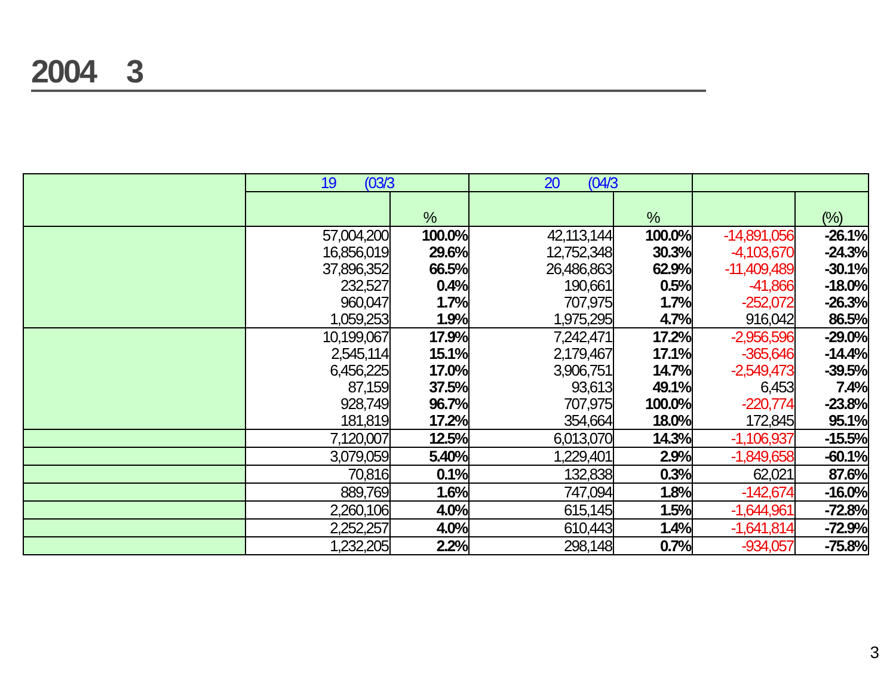2004　3
| | 19 (03/3 | | 20 (04/3 | | | |
| --- | --- | --- | --- | --- | --- | --- |
| | | % | | % | | (%) |
| | 57,004,200 | 100.0% | 42,113,144 | 100.0% | -14,891,056 | -26.1% |
| | 16,856,019 | 29.6% | 12,752,348 | 30.3% | -4,103,670 | -24.3% |
| | 37,896,352 | 66.5% | 26,486,863 | 62.9% | -11,409,489 | -30.1% |
| | 232,527 | 0.4% | 190,661 | 0.5% | -41,866 | -18.0% |
| | 960,047 | 1.7% | 707,975 | 1.7% | -252,072 | -26.3% |
| | 1,059,253 | 1.9% | 1,975,295 | 4.7% | 916,042 | 86.5% |
| | 10,199,067 | 17.9% | 7,242,471 | 17.2% | -2,956,596 | -29.0% |
| | 2,545,114 | 15.1% | 2,179,467 | 17.1% | -365,646 | -14.4% |
| | 6,456,225 | 17.0% | 3,906,751 | 14.7% | -2,549,473 | -39.5% |
| | 87,159 | 37.5% | 93,613 | 49.1% | 6,453 | 7.4% |
| | 928,749 | 96.7% | 707,975 | 100.0% | -220,774 | -23.8% |
| | 181,819 | 17.2% | 354,664 | 18.0% | 172,845 | 95.1% |
| | 7,120,007 | 12.5% | 6,013,070 | 14.3% | -1,106,937 | -15.5% |
| | 3,079,059 | 5.40% | 1,229,401 | 2.9% | -1,849,658 | -60.1% |
| | 70,816 | 0.1% | 132,838 | 0.3% | 62,021 | 87.6% |
| | 889,769 | 1.6% | 747,094 | 1.8% | -142,674 | -16.0% |
| | 2,260,106 | 4.0% | 615,145 | 1.5% | -1,644,961 | -72.8% |
| | 2,252,257 | 4.0% | 610,443 | 1.4% | -1,641,814 | -72.9% |
| | 1,232,205 | 2.2% | 298,148 | 0.7% | -934,057 | -75.8% |
3